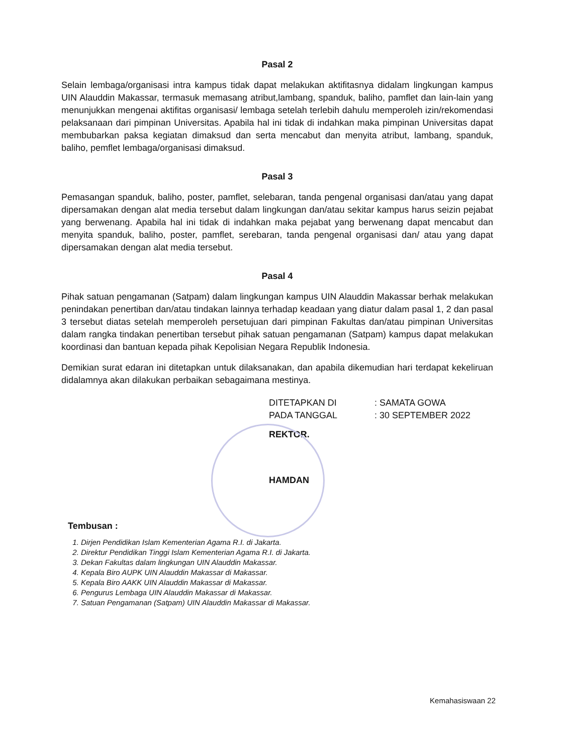Pasal 2
Selain lembaga/organisasi intra kampus tidak dapat melakukan aktifitasnya didalam lingkungan kampus UIN Alauddin Makassar, termasuk memasang atribut,lambang, spanduk, baliho, pamflet dan lain-lain yang menunjukkan mengenai aktifitas organisasi/ lembaga setelah terlebih dahulu memperoleh izin/rekomendasi pelaksanaan dari pimpinan Universitas. Apabila hal ini tidak di indahkan maka pimpinan Universitas dapat membubarkan paksa kegiatan dimaksud dan serta mencabut dan menyita atribut, lambang, spanduk, baliho, pemflet lembaga/organisasi dimaksud.
Pasal 3
Pemasangan spanduk, baliho, poster, pamflet, selebaran, tanda pengenal organisasi dan/atau yang dapat dipersamakan dengan alat media tersebut dalam lingkungan dan/atau sekitar kampus harus seizin pejabat yang berwenang. Apabila hal ini tidak di indahkan maka pejabat yang berwenang dapat mencabut dan menyita spanduk, baliho, poster, pamflet, serebaran, tanda pengenal organisasi dan/ atau yang dapat dipersamakan dengan alat media tersebut.
Pasal 4
Pihak satuan pengamanan (Satpam) dalam lingkungan kampus UIN Alauddin Makassar berhak melakukan penindakan penertiban dan/atau tindakan lainnya terhadap keadaan yang diatur dalam pasal 1, 2 dan pasal 3 tersebut diatas setelah memperoleh persetujuan dari pimpinan Fakultas dan/atau pimpinan Universitas dalam rangka tindakan penertiban tersebut pihak satuan pengamanan (Satpam) kampus dapat melakukan koordinasi dan bantuan kepada pihak Kepolisian Negara Republik Indonesia.
Demikian surat edaran ini ditetapkan untuk dilaksanakan, dan apabila dikemudian hari terdapat kekeliruan didalamnya akan dilakukan perbaikan sebagaimana mestinya.
DITETAPKAN DI
: SAMATA GOWA
PADA TANGGAL
: 30 SEPTEMBER 2022
REKTOR.
HAMDAN
Tembusan :
1. Dirjen Pendidikan Islam Kementerian Agama R.I. di Jakarta.
2. Direktur Pendidikan Tinggi Islam Kementerian Agama R.I. di Jakarta.
3. Dekan Fakultas dalam lingkungan UIN Alauddin Makassar.
4. Kepala Biro AUPK UIN Alauddin Makassar di Makassar.
5. Kepala Biro AAKK UIN Alauddin Makassar di Makassar.
6. Pengurus Lembaga UIN Alauddin Makassar di Makassar.
7. Satuan Pengamanan (Satpam) UIN Alauddin Makassar di Makassar.
Kemahasiswaan 22